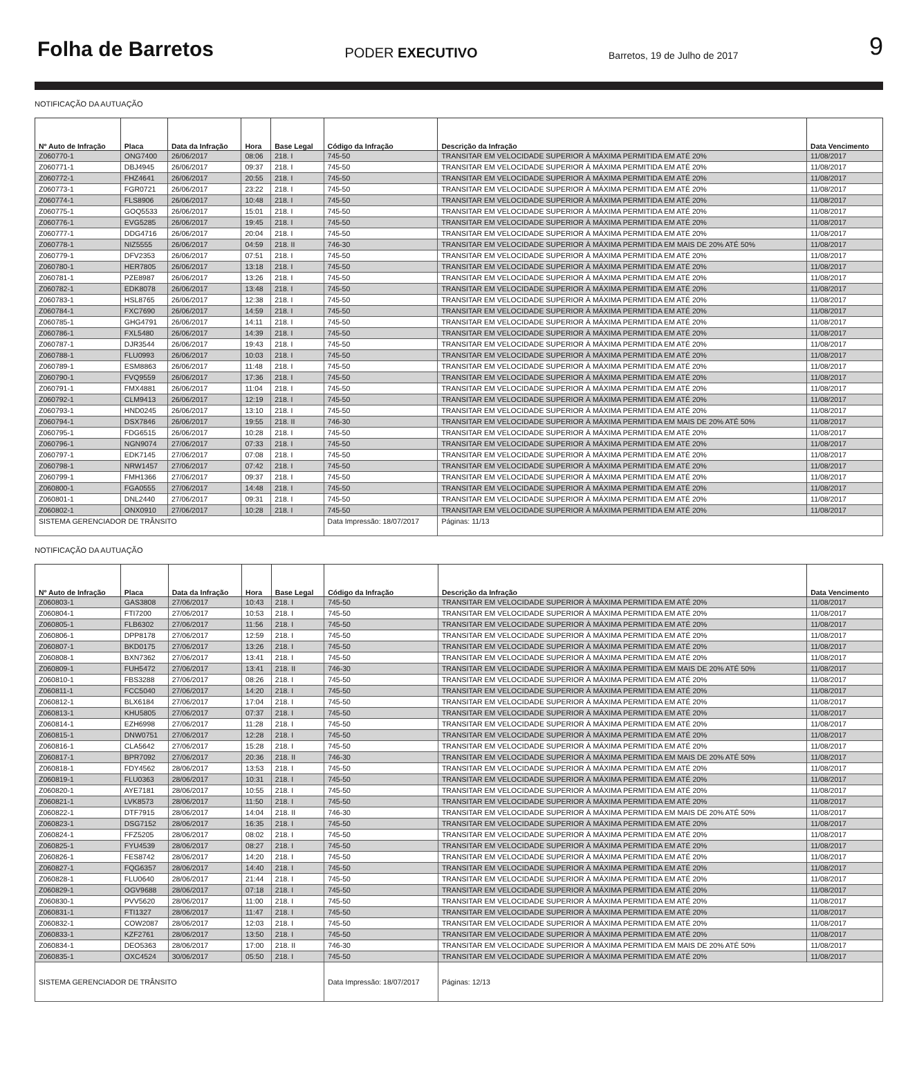Folha de Barretos PODER EXECUTIVO Barretos, 19 de Julho de 2017 9
NOTIFICAÇÃO DA AUTUAÇÃO
| Nº Auto de Infração | Placa | Data da Infração | Hora | Base Legal | Código da Infração | Descrição da Infração | Data Vencimento |
| --- | --- | --- | --- | --- | --- | --- | --- |
| Z060770-1 | ONG7400 | 26/06/2017 | 08:06 | 218. I | 745-50 | TRANSITAR EM VELOCIDADE SUPERIOR À MÁXIMA PERMITIDA EM ATÉ 20% | 11/08/2017 |
| Z060771-1 | DBJ4945 | 26/06/2017 | 09:37 | 218. I | 745-50 | TRANSITAR EM VELOCIDADE SUPERIOR À MÁXIMA PERMITIDA EM ATÉ 20% | 11/08/2017 |
| Z060772-1 | FHZ4641 | 26/06/2017 | 20:55 | 218. I | 745-50 | TRANSITAR EM VELOCIDADE SUPERIOR À MÁXIMA PERMITIDA EM ATÉ 20% | 11/08/2017 |
| Z060773-1 | FGR0721 | 26/06/2017 | 23:22 | 218. I | 745-50 | TRANSITAR EM VELOCIDADE SUPERIOR À MÁXIMA PERMITIDA EM ATÉ 20% | 11/08/2017 |
| Z060774-1 | FLS8906 | 26/06/2017 | 10:48 | 218. I | 745-50 | TRANSITAR EM VELOCIDADE SUPERIOR À MÁXIMA PERMITIDA EM ATÉ 20% | 11/08/2017 |
| Z060775-1 | GOQ5533 | 26/06/2017 | 15:01 | 218. I | 745-50 | TRANSITAR EM VELOCIDADE SUPERIOR À MÁXIMA PERMITIDA EM ATÉ 20% | 11/08/2017 |
| Z060776-1 | EVG5285 | 26/06/2017 | 19:45 | 218. I | 745-50 | TRANSITAR EM VELOCIDADE SUPERIOR À MÁXIMA PERMITIDA EM ATÉ 20% | 11/08/2017 |
| Z060777-1 | DDG4716 | 26/06/2017 | 20:04 | 218. I | 745-50 | TRANSITAR EM VELOCIDADE SUPERIOR À MÁXIMA PERMITIDA EM ATÉ 20% | 11/08/2017 |
| Z060778-1 | NIZ5555 | 26/06/2017 | 04:59 | 218. II | 746-30 | TRANSITAR EM VELOCIDADE SUPERIOR À MÁXIMA PERMITIDA EM MAIS DE 20% ATÉ 50% | 11/08/2017 |
| Z060779-1 | DFV2353 | 26/06/2017 | 07:51 | 218. I | 745-50 | TRANSITAR EM VELOCIDADE SUPERIOR À MÁXIMA PERMITIDA EM ATÉ 20% | 11/08/2017 |
| Z060780-1 | HER7805 | 26/06/2017 | 13:18 | 218. I | 745-50 | TRANSITAR EM VELOCIDADE SUPERIOR À MÁXIMA PERMITIDA EM ATÉ 20% | 11/08/2017 |
| Z060781-1 | PZE8987 | 26/06/2017 | 13:26 | 218. I | 745-50 | TRANSITAR EM VELOCIDADE SUPERIOR À MÁXIMA PERMITIDA EM ATÉ 20% | 11/08/2017 |
| Z060782-1 | EDK8078 | 26/06/2017 | 13:48 | 218. I | 745-50 | TRANSITAR EM VELOCIDADE SUPERIOR À MÁXIMA PERMITIDA EM ATÉ 20% | 11/08/2017 |
| Z060783-1 | HSL8765 | 26/06/2017 | 12:38 | 218. I | 745-50 | TRANSITAR EM VELOCIDADE SUPERIOR À MÁXIMA PERMITIDA EM ATÉ 20% | 11/08/2017 |
| Z060784-1 | FXC7690 | 26/06/2017 | 14:59 | 218. I | 745-50 | TRANSITAR EM VELOCIDADE SUPERIOR À MÁXIMA PERMITIDA EM ATÉ 20% | 11/08/2017 |
| Z060785-1 | GHG4791 | 26/06/2017 | 14:11 | 218. I | 745-50 | TRANSITAR EM VELOCIDADE SUPERIOR À MÁXIMA PERMITIDA EM ATÉ 20% | 11/08/2017 |
| Z060786-1 | FXL5480 | 26/06/2017 | 14:39 | 218. I | 745-50 | TRANSITAR EM VELOCIDADE SUPERIOR À MÁXIMA PERMITIDA EM ATÉ 20% | 11/08/2017 |
| Z060787-1 | DJR3544 | 26/06/2017 | 19:43 | 218. I | 745-50 | TRANSITAR EM VELOCIDADE SUPERIOR À MÁXIMA PERMITIDA EM ATÉ 20% | 11/08/2017 |
| Z060788-1 | FLU0993 | 26/06/2017 | 10:03 | 218. I | 745-50 | TRANSITAR EM VELOCIDADE SUPERIOR À MÁXIMA PERMITIDA EM ATÉ 20% | 11/08/2017 |
| Z060789-1 | ESM8863 | 26/06/2017 | 11:48 | 218. I | 745-50 | TRANSITAR EM VELOCIDADE SUPERIOR À MÁXIMA PERMITIDA EM ATÉ 20% | 11/08/2017 |
| Z060790-1 | FVQ9559 | 26/06/2017 | 17:36 | 218. I | 745-50 | TRANSITAR EM VELOCIDADE SUPERIOR À MÁXIMA PERMITIDA EM ATÉ 20% | 11/08/2017 |
| Z060791-1 | FMX4881 | 26/06/2017 | 11:04 | 218. I | 745-50 | TRANSITAR EM VELOCIDADE SUPERIOR À MÁXIMA PERMITIDA EM ATÉ 20% | 11/08/2017 |
| Z060792-1 | CLM9413 | 26/06/2017 | 12:19 | 218. I | 745-50 | TRANSITAR EM VELOCIDADE SUPERIOR À MÁXIMA PERMITIDA EM ATÉ 20% | 11/08/2017 |
| Z060793-1 | HND0245 | 26/06/2017 | 13:10 | 218. I | 745-50 | TRANSITAR EM VELOCIDADE SUPERIOR À MÁXIMA PERMITIDA EM ATÉ 20% | 11/08/2017 |
| Z060794-1 | DSX7846 | 26/06/2017 | 19:55 | 218. II | 746-30 | TRANSITAR EM VELOCIDADE SUPERIOR À MÁXIMA PERMITIDA EM MAIS DE 20% ATÉ 50% | 11/08/2017 |
| Z060795-1 | FDG6515 | 26/06/2017 | 10:28 | 218. I | 745-50 | TRANSITAR EM VELOCIDADE SUPERIOR À MÁXIMA PERMITIDA EM ATÉ 20% | 11/08/2017 |
| Z060796-1 | NGN9074 | 27/06/2017 | 07:33 | 218. I | 745-50 | TRANSITAR EM VELOCIDADE SUPERIOR À MÁXIMA PERMITIDA EM ATÉ 20% | 11/08/2017 |
| Z060797-1 | EDK7145 | 27/06/2017 | 07:08 | 218. I | 745-50 | TRANSITAR EM VELOCIDADE SUPERIOR À MÁXIMA PERMITIDA EM ATÉ 20% | 11/08/2017 |
| Z060798-1 | NRW1457 | 27/06/2017 | 07:42 | 218. I | 745-50 | TRANSITAR EM VELOCIDADE SUPERIOR À MÁXIMA PERMITIDA EM ATÉ 20% | 11/08/2017 |
| Z060799-1 | FMH1366 | 27/06/2017 | 09:37 | 218. I | 745-50 | TRANSITAR EM VELOCIDADE SUPERIOR À MÁXIMA PERMITIDA EM ATÉ 20% | 11/08/2017 |
| Z060800-1 | FGA0555 | 27/06/2017 | 14:48 | 218. I | 745-50 | TRANSITAR EM VELOCIDADE SUPERIOR À MÁXIMA PERMITIDA EM ATÉ 20% | 11/08/2017 |
| Z060801-1 | DNL2440 | 27/06/2017 | 09:31 | 218. I | 745-50 | TRANSITAR EM VELOCIDADE SUPERIOR À MÁXIMA PERMITIDA EM ATÉ 20% | 11/08/2017 |
| Z060802-1 | ONX0910 | 27/06/2017 | 10:28 | 218. I | 745-50 | TRANSITAR EM VELOCIDADE SUPERIOR À MÁXIMA PERMITIDA EM ATÉ 20% | 11/08/2017 |
| SISTEMA GERENCIADOR DE TRÂNSITO | | | | | Data Impressão: 18/07/2017 | Páginas: 11/13 | |
NOTIFICAÇÃO DA AUTUAÇÃO
| Nº Auto de Infração | Placa | Data da Infração | Hora | Base Legal | Código da Infração | Descrição da Infração | Data Vencimento |
| --- | --- | --- | --- | --- | --- | --- | --- |
| Z060803-1 | GAS3808 | 27/06/2017 | 10:43 | 218. I | 745-50 | TRANSITAR EM VELOCIDADE SUPERIOR À MÁXIMA PERMITIDA EM ATÉ 20% | 11/08/2017 |
| Z060804-1 | FTI7200 | 27/06/2017 | 10:53 | 218. I | 745-50 | TRANSITAR EM VELOCIDADE SUPERIOR À MÁXIMA PERMITIDA EM ATÉ 20% | 11/08/2017 |
| Z060805-1 | FLB6302 | 27/06/2017 | 11:56 | 218. I | 745-50 | TRANSITAR EM VELOCIDADE SUPERIOR À MÁXIMA PERMITIDA EM ATÉ 20% | 11/08/2017 |
| Z060806-1 | DPP8178 | 27/06/2017 | 12:59 | 218. I | 745-50 | TRANSITAR EM VELOCIDADE SUPERIOR À MÁXIMA PERMITIDA EM ATÉ 20% | 11/08/2017 |
| Z060807-1 | BKD0175 | 27/06/2017 | 13:26 | 218. I | 745-50 | TRANSITAR EM VELOCIDADE SUPERIOR À MÁXIMA PERMITIDA EM ATÉ 20% | 11/08/2017 |
| Z060808-1 | BXN7362 | 27/06/2017 | 13:41 | 218. I | 745-50 | TRANSITAR EM VELOCIDADE SUPERIOR À MÁXIMA PERMITIDA EM ATÉ 20% | 11/08/2017 |
| Z060809-1 | FUH5472 | 27/06/2017 | 13:41 | 218. II | 746-30 | TRANSITAR EM VELOCIDADE SUPERIOR À MÁXIMA PERMITIDA EM MAIS DE 20% ATÉ 50% | 11/08/2017 |
| Z060810-1 | FBS3288 | 27/06/2017 | 08:26 | 218. I | 745-50 | TRANSITAR EM VELOCIDADE SUPERIOR À MÁXIMA PERMITIDA EM ATÉ 20% | 11/08/2017 |
| Z060811-1 | FCC5040 | 27/06/2017 | 14:20 | 218. I | 745-50 | TRANSITAR EM VELOCIDADE SUPERIOR À MÁXIMA PERMITIDA EM ATÉ 20% | 11/08/2017 |
| Z060812-1 | BLX6184 | 27/06/2017 | 17:04 | 218. I | 745-50 | TRANSITAR EM VELOCIDADE SUPERIOR À MÁXIMA PERMITIDA EM ATÉ 20% | 11/08/2017 |
| Z060813-1 | KHU5805 | 27/06/2017 | 07:37 | 218. I | 745-50 | TRANSITAR EM VELOCIDADE SUPERIOR À MÁXIMA PERMITIDA EM ATÉ 20% | 11/08/2017 |
| Z060814-1 | EZH6998 | 27/06/2017 | 11:28 | 218. I | 745-50 | TRANSITAR EM VELOCIDADE SUPERIOR À MÁXIMA PERMITIDA EM ATÉ 20% | 11/08/2017 |
| Z060815-1 | DNW0751 | 27/06/2017 | 12:28 | 218. I | 745-50 | TRANSITAR EM VELOCIDADE SUPERIOR À MÁXIMA PERMITIDA EM ATÉ 20% | 11/08/2017 |
| Z060816-1 | CLA5642 | 27/06/2017 | 15:28 | 218. I | 745-50 | TRANSITAR EM VELOCIDADE SUPERIOR À MÁXIMA PERMITIDA EM ATÉ 20% | 11/08/2017 |
| Z060817-1 | BPR7092 | 27/06/2017 | 20:36 | 218. II | 746-30 | TRANSITAR EM VELOCIDADE SUPERIOR À MÁXIMA PERMITIDA EM MAIS DE 20% ATÉ 50% | 11/08/2017 |
| Z060818-1 | FDY4562 | 28/06/2017 | 13:53 | 218. I | 745-50 | TRANSITAR EM VELOCIDADE SUPERIOR À MÁXIMA PERMITIDA EM ATÉ 20% | 11/08/2017 |
| Z060819-1 | FLU0363 | 28/06/2017 | 10:31 | 218. I | 745-50 | TRANSITAR EM VELOCIDADE SUPERIOR À MÁXIMA PERMITIDA EM ATÉ 20% | 11/08/2017 |
| Z060820-1 | AYE7181 | 28/06/2017 | 10:55 | 218. I | 745-50 | TRANSITAR EM VELOCIDADE SUPERIOR À MÁXIMA PERMITIDA EM ATÉ 20% | 11/08/2017 |
| Z060821-1 | LVK8573 | 28/06/2017 | 11:50 | 218. I | 745-50 | TRANSITAR EM VELOCIDADE SUPERIOR À MÁXIMA PERMITIDA EM ATÉ 20% | 11/08/2017 |
| Z060822-1 | DTF7915 | 28/06/2017 | 14:04 | 218. II | 746-30 | TRANSITAR EM VELOCIDADE SUPERIOR À MÁXIMA PERMITIDA EM MAIS DE 20% ATÉ 50% | 11/08/2017 |
| Z060823-1 | DSG7152 | 28/06/2017 | 16:35 | 218. I | 745-50 | TRANSITAR EM VELOCIDADE SUPERIOR À MÁXIMA PERMITIDA EM ATÉ 20% | 11/08/2017 |
| Z060824-1 | FFZ5205 | 28/06/2017 | 08:02 | 218. I | 745-50 | TRANSITAR EM VELOCIDADE SUPERIOR À MÁXIMA PERMITIDA EM ATÉ 20% | 11/08/2017 |
| Z060825-1 | FYU4539 | 28/06/2017 | 08:27 | 218. I | 745-50 | TRANSITAR EM VELOCIDADE SUPERIOR À MÁXIMA PERMITIDA EM ATÉ 20% | 11/08/2017 |
| Z060826-1 | FES8742 | 28/06/2017 | 14:20 | 218. I | 745-50 | TRANSITAR EM VELOCIDADE SUPERIOR À MÁXIMA PERMITIDA EM ATÉ 20% | 11/08/2017 |
| Z060827-1 | FQG6357 | 28/06/2017 | 14:40 | 218. I | 745-50 | TRANSITAR EM VELOCIDADE SUPERIOR À MÁXIMA PERMITIDA EM ATÉ 20% | 11/08/2017 |
| Z060828-1 | FLU0640 | 28/06/2017 | 21:44 | 218. I | 745-50 | TRANSITAR EM VELOCIDADE SUPERIOR À MÁXIMA PERMITIDA EM ATÉ 20% | 11/08/2017 |
| Z060829-1 | OGV9688 | 28/06/2017 | 07:18 | 218. I | 745-50 | TRANSITAR EM VELOCIDADE SUPERIOR À MÁXIMA PERMITIDA EM ATÉ 20% | 11/08/2017 |
| Z060830-1 | PVV5620 | 28/06/2017 | 11:00 | 218. I | 745-50 | TRANSITAR EM VELOCIDADE SUPERIOR À MÁXIMA PERMITIDA EM ATÉ 20% | 11/08/2017 |
| Z060831-1 | FTI1327 | 28/06/2017 | 11:47 | 218. I | 745-50 | TRANSITAR EM VELOCIDADE SUPERIOR À MÁXIMA PERMITIDA EM ATÉ 20% | 11/08/2017 |
| Z060832-1 | COW2087 | 28/06/2017 | 12:03 | 218. I | 745-50 | TRANSITAR EM VELOCIDADE SUPERIOR À MÁXIMA PERMITIDA EM ATÉ 20% | 11/08/2017 |
| Z060833-1 | KZF2761 | 28/06/2017 | 13:50 | 218. I | 745-50 | TRANSITAR EM VELOCIDADE SUPERIOR À MÁXIMA PERMITIDA EM ATÉ 20% | 11/08/2017 |
| Z060834-1 | DEO5363 | 28/06/2017 | 17:00 | 218. II | 746-30 | TRANSITAR EM VELOCIDADE SUPERIOR À MÁXIMA PERMITIDA EM MAIS DE 20% ATÉ 50% | 11/08/2017 |
| Z060835-1 | OXC4524 | 30/06/2017 | 05:50 | 218. I | 745-50 | TRANSITAR EM VELOCIDADE SUPERIOR À MÁXIMA PERMITIDA EM ATÉ 20% | 11/08/2017 |
| SISTEMA GERENCIADOR DE TRÂNSITO | | | | | Data Impressão: 18/07/2017 | Páginas: 12/13 | |